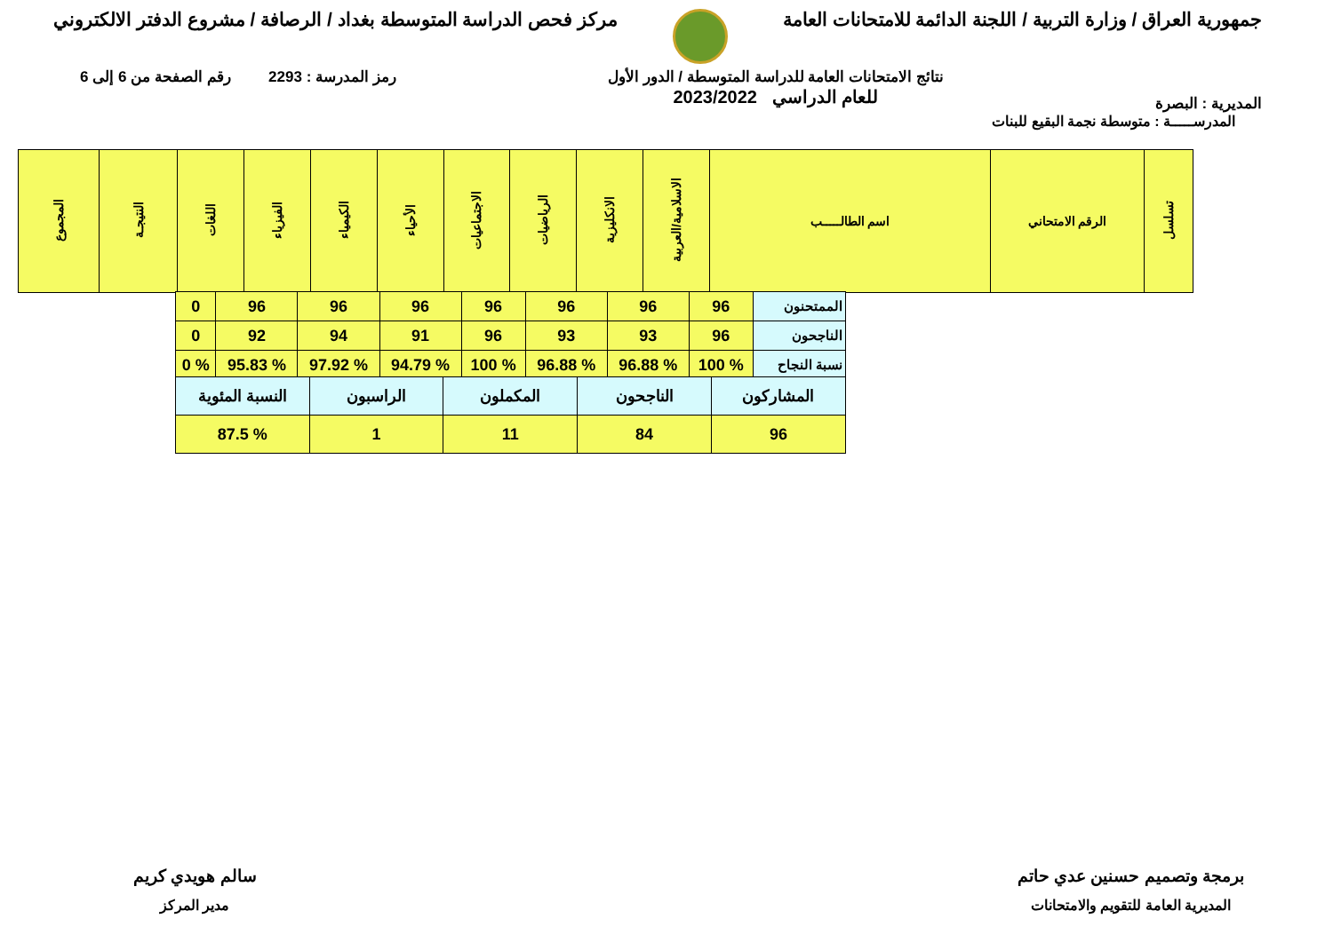جمهورية العراق / وزارة التربية / اللجنة الدائمة للامتحانات العامة
مركز فحص الدراسة المتوسطة بغداد / الرصافة / مشروع الدفتر الالكتروني
المديرية : البصرة
نتائج الامتحانات العامة للدراسة المتوسطة / الدور الأول
للعام الدراسي 2023/2022
رمز المدرسة : 2293 رقم الصفحة من 6 إلى 6
المدرســـــة : متوسطة نجمة البقيع للبنات
| تسلسل | الرقم الامتحاني | اسم الطالـــــب | الاسلامية/العربية | الانكليزية | الرياضيات | الاجتماعيات | الأحياء | الكيمياء | الفيزياء | اللغات | النتيجـة | المجموع |
| --- | --- | --- | --- | --- | --- | --- | --- | --- | --- | --- | --- | --- |
| الممتحنون | 96 | 96 | 96 | 96 | 96 | 96 | 96 | 0 |
| الناجحون | 96 | 93 | 93 | 96 | 91 | 94 | 92 | 0 |
| نسبة النجاح | % 100 | % 96.88 | % 96.88 | % 100 | % 94.79 | % 97.92 | % 95.83 | % 0 |
| المشاركون | الناجحون | المكملون | الراسبون | النسبة المئوية |
| 96 | 84 | 11 | 1 | % 87.5 |
برمجة وتصميم حسنين عدي حاتم
المديرية العامة للتقويم والامتحانات
سالم هويدي كريم
مدير المركز